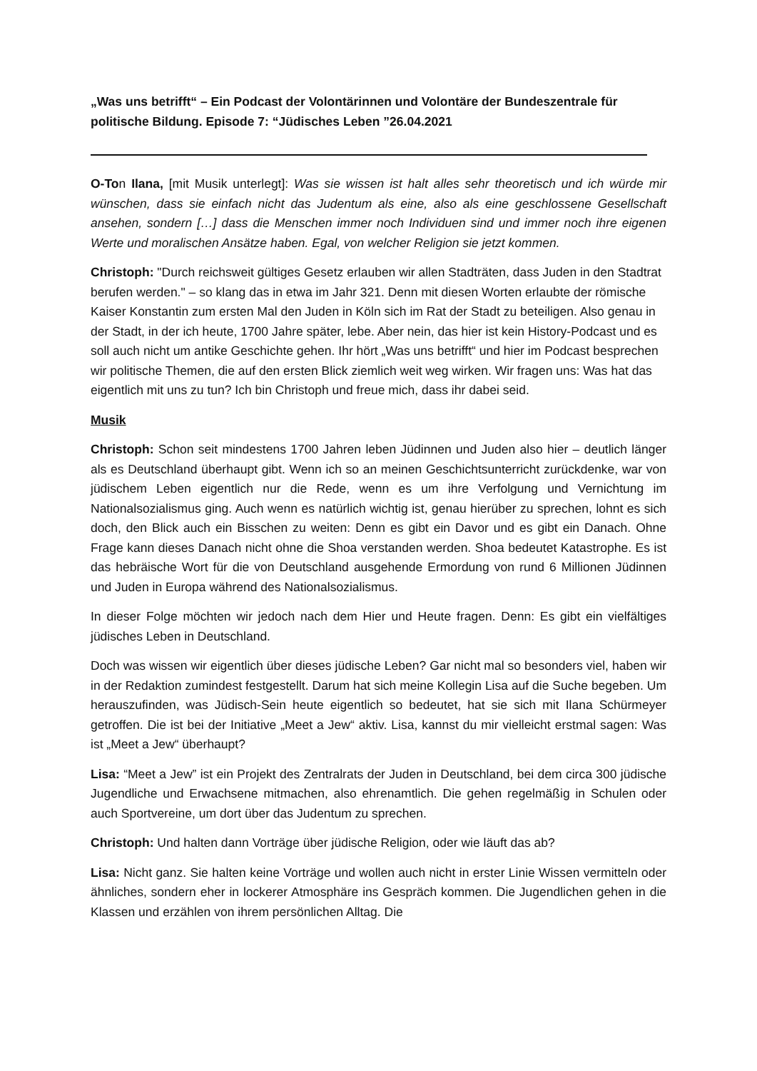„Was uns betrifft“ – Ein Podcast der Volontärinnen und Volontäre der Bundeszentrale für politische Bildung. Episode 7: “Jüdisches Leben ”26.04.2021
O-Ton Ilana, [mit Musik unterlegt]: Was sie wissen ist halt alles sehr theoretisch und ich würde mir wünschen, dass sie einfach nicht das Judentum als eine, also als eine geschlossene Gesellschaft ansehen, sondern […] dass die Menschen immer noch Individuen sind und immer noch ihre eigenen Werte und moralischen Ansätze haben. Egal, von welcher Religion sie jetzt kommen.
Christoph: "Durch reichsweit gültiges Gesetz erlauben wir allen Stadträten, dass Juden in den Stadtrat berufen werden." – so klang das in etwa im Jahr 321. Denn mit diesen Worten erlaubte der römische Kaiser Konstantin zum ersten Mal den Juden in Köln sich im Rat der Stadt zu beteiligen. Also genau in der Stadt, in der ich heute, 1700 Jahre später, lebe. Aber nein, das hier ist kein History-Podcast und es soll auch nicht um antike Geschichte gehen. Ihr hört „Was uns betrifft“ und hier im Podcast besprechen wir politische Themen, die auf den ersten Blick ziemlich weit weg wirken. Wir fragen uns: Was hat das eigentlich mit uns zu tun? Ich bin Christoph und freue mich, dass ihr dabei seid.
Musik
Christoph: Schon seit mindestens 1700 Jahren leben Jüdinnen und Juden also hier – deutlich länger als es Deutschland überhaupt gibt. Wenn ich so an meinen Geschichtsunterricht zurückdenke, war von jüdischem Leben eigentlich nur die Rede, wenn es um ihre Verfolgung und Vernichtung im Nationalsozialismus ging. Auch wenn es natürlich wichtig ist, genau hierüber zu sprechen, lohnt es sich doch, den Blick auch ein Bisschen zu weiten: Denn es gibt ein Davor und es gibt ein Danach. Ohne Frage kann dieses Danach nicht ohne die Shoa verstanden werden. Shoa bedeutet Katastrophe. Es ist das hebräische Wort für die von Deutschland ausgehende Ermordung von rund 6 Millionen Jüdinnen und Juden in Europa während des Nationalsozialismus.
In dieser Folge möchten wir jedoch nach dem Hier und Heute fragen. Denn: Es gibt ein vielfältiges jüdisches Leben in Deutschland.
Doch was wissen wir eigentlich über dieses jüdische Leben? Gar nicht mal so besonders viel, haben wir in der Redaktion zumindest festgestellt. Darum hat sich meine Kollegin Lisa auf die Suche begeben. Um herauszufinden, was Jüdisch-Sein heute eigentlich so bedeutet, hat sie sich mit Ilana Schürmeyer getroffen. Die ist bei der Initiative „Meet a Jew“ aktiv. Lisa, kannst du mir vielleicht erstmal sagen: Was ist „Meet a Jew“ überhaupt?
Lisa: “Meet a Jew” ist ein Projekt des Zentralrats der Juden in Deutschland, bei dem circa 300 jüdische Jugendliche und Erwachsene mitmachen, also ehrenamtlich. Die gehen regelmäßig in Schulen oder auch Sportvereine, um dort über das Judentum zu sprechen.
Christoph: Und halten dann Vorträge über jüdische Religion, oder wie läuft das ab?
Lisa: Nicht ganz. Sie halten keine Vorträge und wollen auch nicht in erster Linie Wissen vermitteln oder ähnliches, sondern eher in lockerer Atmosphäre ins Gespräch kommen. Die Jugendlichen gehen in die Klassen und erzählen von ihrem persönlichen Alltag. Die